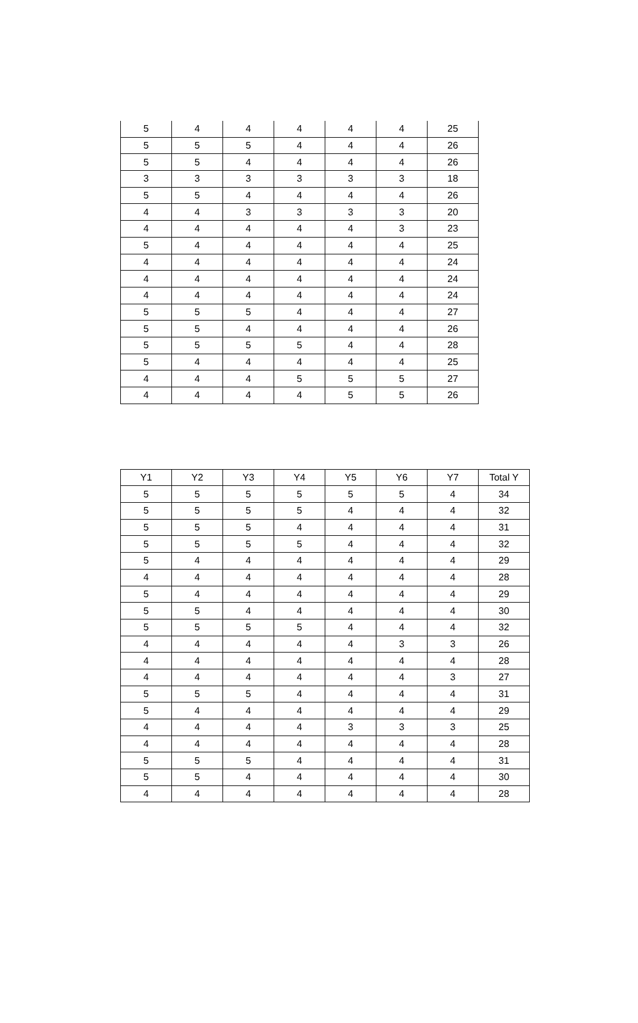| 5 | 4 | 4 | 4 | 4 | 4 | 25 |
| 5 | 5 | 5 | 4 | 4 | 4 | 26 |
| 5 | 5 | 4 | 4 | 4 | 4 | 26 |
| 3 | 3 | 3 | 3 | 3 | 3 | 18 |
| 5 | 5 | 4 | 4 | 4 | 4 | 26 |
| 4 | 4 | 3 | 3 | 3 | 3 | 20 |
| 4 | 4 | 4 | 4 | 4 | 3 | 23 |
| 5 | 4 | 4 | 4 | 4 | 4 | 25 |
| 4 | 4 | 4 | 4 | 4 | 4 | 24 |
| 4 | 4 | 4 | 4 | 4 | 4 | 24 |
| 4 | 4 | 4 | 4 | 4 | 4 | 24 |
| 5 | 5 | 5 | 4 | 4 | 4 | 27 |
| 5 | 5 | 4 | 4 | 4 | 4 | 26 |
| 5 | 5 | 5 | 5 | 4 | 4 | 28 |
| 5 | 4 | 4 | 4 | 4 | 4 | 25 |
| 4 | 4 | 4 | 5 | 5 | 5 | 27 |
| 4 | 4 | 4 | 4 | 5 | 5 | 26 |
| Y1 | Y2 | Y3 | Y4 | Y5 | Y6 | Y7 | Total Y |
| --- | --- | --- | --- | --- | --- | --- | --- |
| 5 | 5 | 5 | 5 | 5 | 5 | 4 | 34 |
| 5 | 5 | 5 | 5 | 4 | 4 | 4 | 32 |
| 5 | 5 | 5 | 4 | 4 | 4 | 4 | 31 |
| 5 | 5 | 5 | 5 | 4 | 4 | 4 | 32 |
| 5 | 4 | 4 | 4 | 4 | 4 | 4 | 29 |
| 4 | 4 | 4 | 4 | 4 | 4 | 4 | 28 |
| 5 | 4 | 4 | 4 | 4 | 4 | 4 | 29 |
| 5 | 5 | 4 | 4 | 4 | 4 | 4 | 30 |
| 5 | 5 | 5 | 5 | 4 | 4 | 4 | 32 |
| 4 | 4 | 4 | 4 | 4 | 3 | 3 | 26 |
| 4 | 4 | 4 | 4 | 4 | 4 | 4 | 28 |
| 4 | 4 | 4 | 4 | 4 | 4 | 3 | 27 |
| 5 | 5 | 5 | 4 | 4 | 4 | 4 | 31 |
| 5 | 4 | 4 | 4 | 4 | 4 | 4 | 29 |
| 4 | 4 | 4 | 4 | 3 | 3 | 3 | 25 |
| 4 | 4 | 4 | 4 | 4 | 4 | 4 | 28 |
| 5 | 5 | 5 | 4 | 4 | 4 | 4 | 31 |
| 5 | 5 | 4 | 4 | 4 | 4 | 4 | 30 |
| 4 | 4 | 4 | 4 | 4 | 4 | 4 | 28 |